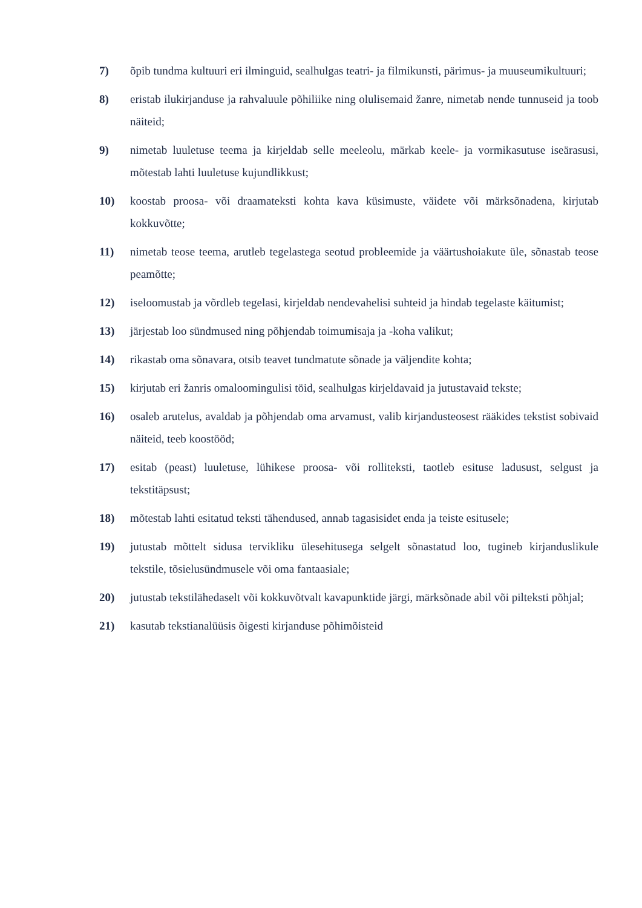7) õpib tundma kultuuri eri ilminguid, sealhulgas teatri- ja filmikunsti, pärimus- ja muuseumikultuuri;
8) eristab ilukirjanduse ja rahvaluule põhiliike ning olulisemaid žanre, nimetab nende tunnuseid ja toob näiteid;
9) nimetab luuletuse teema ja kirjeldab selle meeleolu, märkab keele- ja vormikasutuse iseärasusi, mõtestab lahti luuletuse kujundlikkust;
10) koostab proosa- või draamateksti kohta kava küsimuste, väidete või märksõnadena, kirjutab kokkuvõtte;
11) nimetab teose teema, arutleb tegelastega seotud probleemide ja väärtushoiakute üle, sõnastab teose peamõtte;
12) iseloomustab ja võrdleb tegelasi, kirjeldab nendevahelisi suhteid ja hindab tegelaste käitumist;
13) järjestab loo sündmused ning põhjendab toimumisaja ja -koha valikut;
14) rikastab oma sõnavara, otsib teavet tundmatute sõnade ja väljendite kohta;
15) kirjutab eri žanris omaloomingulisi töid, sealhulgas kirjeldavaid ja jutustavaid tekste;
16) osaleb arutelus, avaldab ja põhjendab oma arvamust, valib kirjandusteosest rääkides tekstist sobivaid näiteid, teeb koostööd;
17) esitab (peast) luuletuse, lühikese proosa- või rolliteksti, taotleb esituse ladusust, selgust ja tekstitäpsust;
18) mõtestab lahti esitatud teksti tähendused, annab tagasisidet enda ja teiste esitusele;
19) jutustab mõttelt sidusa tervikliku ülesehitusega selgelt sõnastatud loo, tugineb kirjanduslikule tekstile, tõsielusündmusele või oma fantaasiale;
20) jutustab tekstilähedaselt või kokkuvõtvalt kavapunktide järgi, märksõnade abil või pilteksti põhjal;
21) kasutab tekstianalüüsis õigesti kirjanduse põhimõisteid